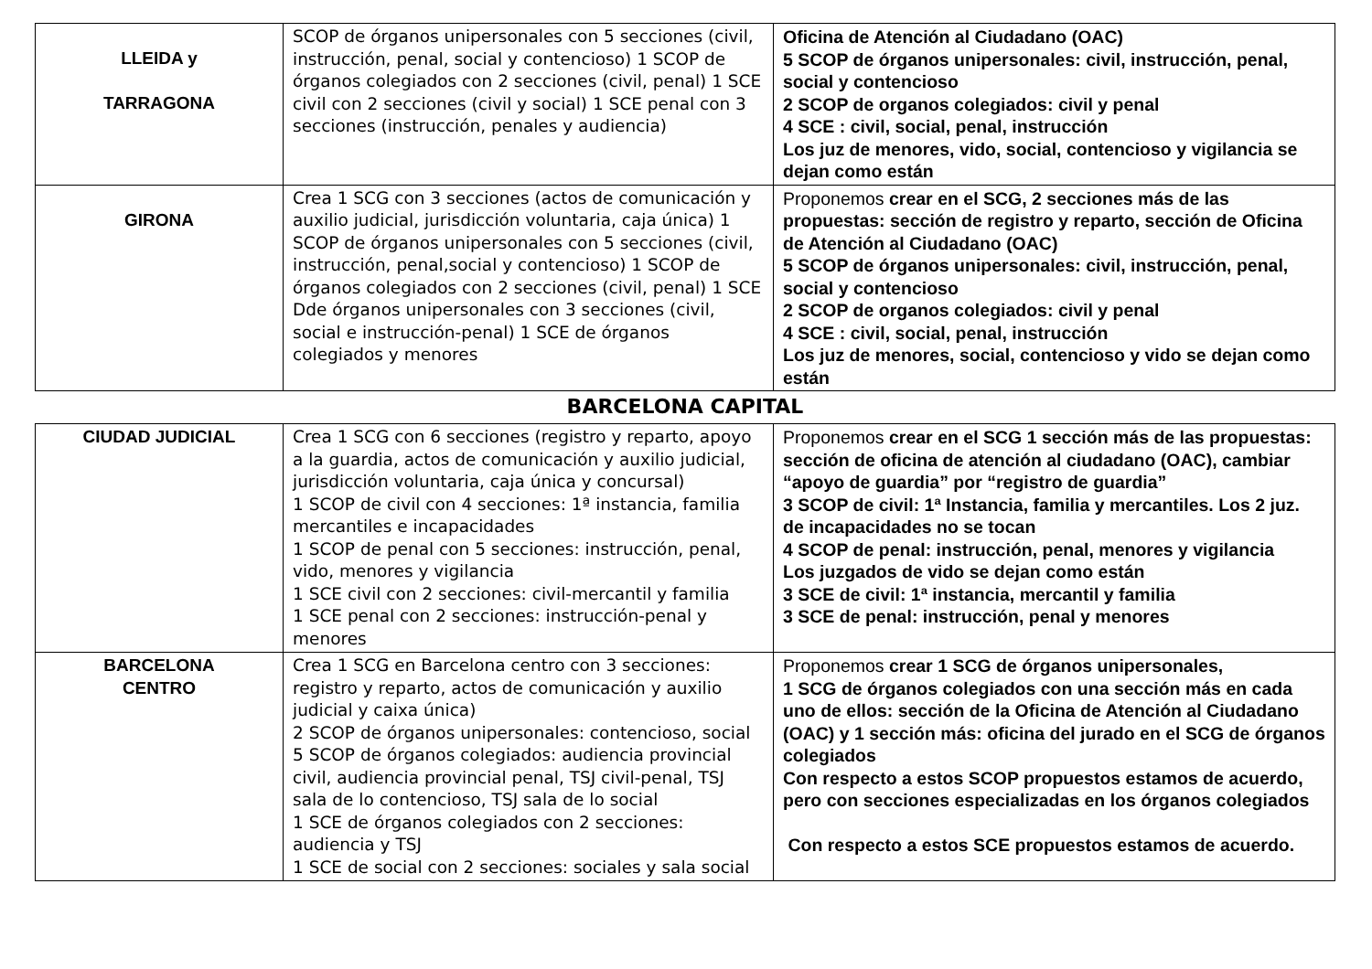| LLEIDA y TARRAGONA | SCOP de órganos unipersonales con 5 secciones (civil, instrucción, penal, social y contencioso) 1 SCOP de órganos colegiados con 2 secciones (civil, penal) 1 SCE civil con 2 secciones (civil y social) 1 SCE penal con 3 secciones (instrucción, penales y audiencia) | Oficina de Atención al Ciudadano (OAC) 5 SCOP de órganos unipersonales: civil, instrucción, penal, social y contencioso 2 SCOP de organos colegiados: civil y penal 4 SCE : civil, social, penal, instrucción Los juz de menores, vido, social, contencioso y vigilancia se dejan como están |
| GIRONA | Crea 1 SCG con 3 secciones (actos de comunicación y auxilio judicial, jurisdicción voluntaria, caja única) 1 SCOP de órganos unipersonales con 5 secciones (civil, instrucción, penal,social y contencioso) 1 SCOP de órganos colegiados con 2 secciones (civil, penal) 1 SCE Dde órganos unipersonales con 3 secciones (civil, social e instrucción-penal) 1 SCE de órganos colegiados y menores | Proponemos crear en el SCG, 2 secciones más de las propuestas: sección de registro y reparto, sección de Oficina de Atención al Ciudadano (OAC) 5 SCOP de órganos unipersonales: civil, instrucción, penal, social y contencioso 2 SCOP de organos colegiados: civil y penal 4 SCE : civil, social, penal, instrucción Los juz de menores, social, contencioso y vido se dejan como están |
BARCELONA CAPITAL
| CIUDAD JUDICIAL | Crea 1 SCG con 6 secciones (registro y reparto, apoyo a la guardia, actos de comunicación y auxilio judicial, jurisdicción voluntaria, caja única y concursal) 1 SCOP de civil con 4 secciones: 1ª instancia, familia mercantiles e incapacidades 1 SCOP de penal con 5 secciones: instrucción, penal, vido, menores y vigilancia 1 SCE civil con 2 secciones: civil-mercantil y familia 1 SCE penal con 2 secciones: instrucción-penal y menores | Proponemos crear en el SCG 1 sección más de las propuestas: sección de oficina de atención al ciudadano (OAC), cambiar “apoyo de guardia” por “registro de guardia” 3 SCOP de civil: 1ª Instancia, familia y mercantiles. Los 2 juz. de incapacidades no se tocan 4 SCOP de penal: instrucción, penal, menores y vigilancia Los juzgados de vido se dejan como están 3 SCE de civil: 1ª instancia, mercantil y familia 3 SCE de penal: instrucción, penal y menores |
| BARCELONA CENTRO | Crea 1 SCG en Barcelona centro con 3 secciones: registro y reparto, actos de comunicación y auxilio judicial y caixa única) 2 SCOP de órganos unipersonales: contencioso, social 5 SCOP de órganos colegiados: audiencia provincial civil, audiencia provincial penal, TSJ civil-penal, TSJ sala de lo contencioso, TSJ sala de lo social 1 SCE de órganos colegiados con 2 secciones: audiencia y TSJ 1 SCE de social con 2 secciones: sociales y sala social | Proponemos crear 1 SCG de órganos unipersonales, 1 SCG de órganos colegiados con una sección más en cada uno de ellos: sección de la Oficina de Atención al Ciudadano (OAC) y 1 sección más: oficina del jurado en el SCG de órganos colegiados Con respecto a estos SCOP propuestos estamos de acuerdo, pero con secciones especializadas en los órganos colegiados Con respecto a estos SCE propuestos estamos de acuerdo. |